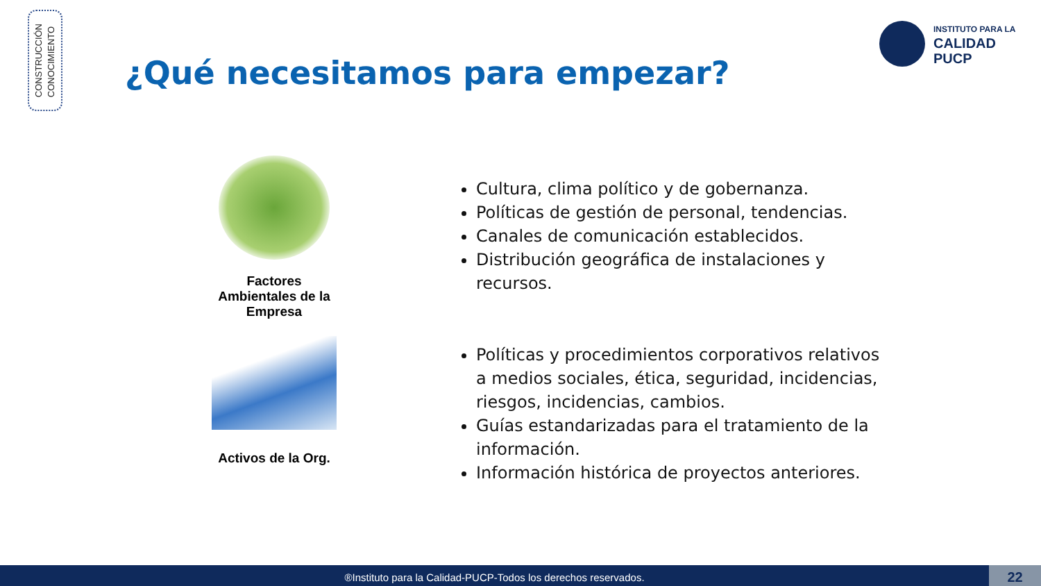CONSTRUCCIÓN
CONOCIMIENTO
¿Qué necesitamos para empezar?
INSTITUTO PARA LA
CALIDAD
PUCP
Factores Ambientales de la Empresa
Activos de la Org.
Cultura, clima político y de gobernanza.
Políticas de gestión de personal, tendencias.
Canales de comunicación establecidos.
Distribución geográfica de instalaciones y recursos.
Políticas y procedimientos corporativos relativos a medios sociales, ética, seguridad, incidencias, riesgos, incidencias, cambios.
Guías estandarizadas para el tratamiento de la información.
Información histórica de proyectos anteriores.
®Instituto para la Calidad-PUCP-Todos los derechos reservados. 22